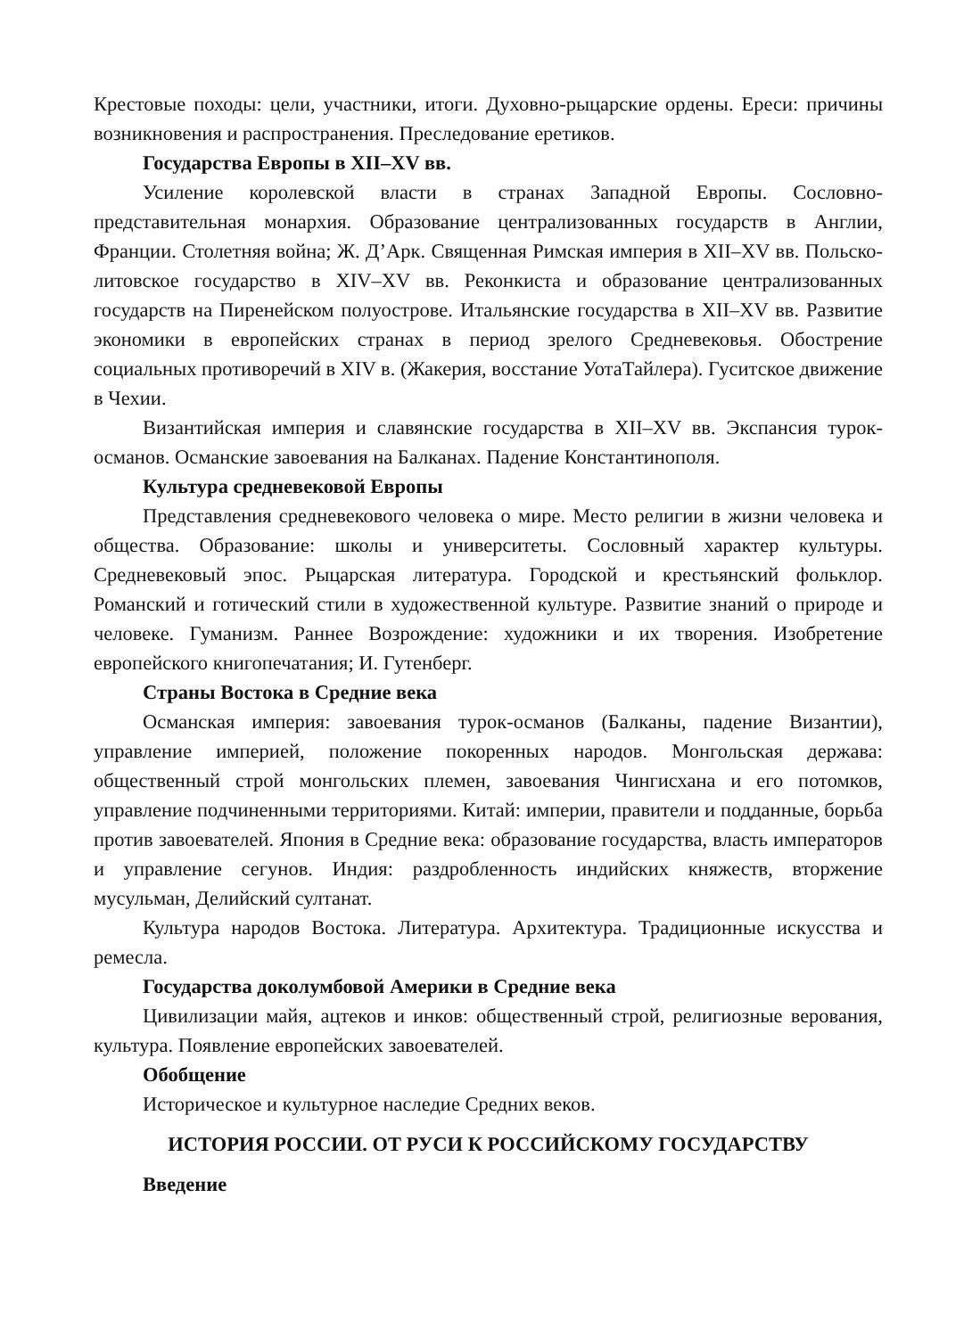Крестовые походы: цели, участники, итоги. Духовно-рыцарские ордены. Ереси: причины возникновения и распространения. Преследование еретиков.
Государства Европы в XII–XV вв.
Усиление королевской власти в странах Западной Европы. Сословно-представительная монархия. Образование централизованных государств в Англии, Франции. Столетняя война; Ж. Д’Арк. Священная Римская империя в XII–XV вв. Польско-литовское государство в XIV–XV вв. Реконкиста и образование централизованных государств на Пиренейском полуострове. Итальянские государства в XII–XV вв. Развитие экономики в европейских странах в период зрелого Средневековья. Обострение социальных противоречий в XIV в. (Жакерия, восстание УотаТайлера). Гуситское движение в Чехии.
Византийская империя и славянские государства в XII–XV вв. Экспансия турок-османов. Османские завоевания на Балканах. Падение Константинополя.
Культура средневековой Европы
Представления средневекового человека о мире. Место религии в жизни человека и общества. Образование: школы и университеты. Сословный характер культуры. Средневековый эпос. Рыцарская литература. Городской и крестьянский фольклор. Романский и готический стили в художественной культуре. Развитие знаний о природе и человеке. Гуманизм. Раннее Возрождение: художники и их творения. Изобретение европейского книгопечатания; И. Гутенберг.
Страны Востока в Средние века
Османская империя: завоевания турок-османов (Балканы, падение Византии), управление империей, положение покоренных народов. Монгольская держава: общественный строй монгольских племен, завоевания Чингисхана и его потомков, управление подчиненными территориями. Китай: империи, правители и подданные, борьба против завоевателей. Япония в Средние века: образование государства, власть императоров и управление сегунов. Индия: раздробленность индийских княжеств, вторжение мусульман, Делийский султанат.
Культура народов Востока. Литература. Архитектура. Традиционные искусства и ремесла.
Государства доколумбовой Америки в Средние века
Цивилизации майя, ацтеков и инков: общественный строй, религиозные верования, культура. Появление европейских завоевателей.
Обобщение
Историческое и культурное наследие Средних веков.
ИСТОРИЯ РОССИИ. ОТ РУСИ К РОССИЙСКОМУ ГОСУДАРСТВУ
Введение